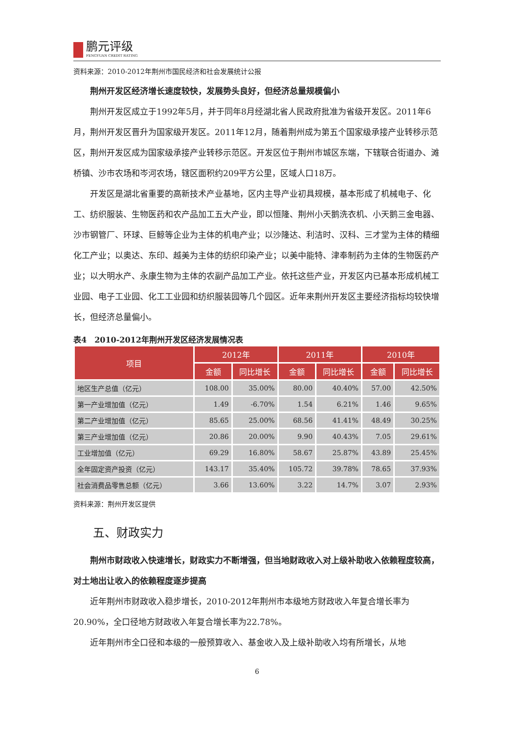鹏元评级
FENGYUAN CREDIT RATING
资料来源：2010-2012年荆州市国民经济和社会发展统计公报
荆州开发区经济增长速度较快，发展势头良好，但经济总量规模偏小
荆州开发区成立于1992年5月，并于同年8月经湖北省人民政府批准为省级开发区。2011年6月，荆州开发区晋升为国家级开发区。2011年12月，随着荆州成为第五个国家级承接产业转移示范区，荆州开发区成为国家级承接产业转移示范区。开发区位于荆州市城区东端，下辖联合街道办、滩桥镇、沙市农场和岑河农场，辖区面积约209平方公里，区域人口18万。
开发区是湖北省重要的高新技术产业基地，区内主导产业初具规模，基本形成了机械电子、化工、纺织服装、生物医药和农产品加工五大产业，即以恒隆、荆州小天鹅洗衣机、小天鹅三金电器、沙市钢管厂、环球、巨鲸等企业为主体的机电产业；以沙隆达、利洁时、汉科、三才堂为主体的精细化工产业；以奥达、东印、越美为主体的纺织印染产业；以美中能特、津奉制药为主体的生物医药产业；以大明水产、永康生物为主体的农副产品加工产业。依托这些产业，开发区内已基本形成机械工业园、电子工业园、化工工业园和纺织服装园等几个园区。近年来荆州开发区主要经济指标均较快增长，但经济总量偏小。
表4　2010-2012年荆州开发区经济发展情况表
| 项目 | 2012年 | | 2011年 | | 2010年 | |
| --- | --- | --- | --- | --- | --- | --- |
| | 金额 | 同比增长 | 金额 | 同比增长 | 金额 | 同比增长 |
| 地区生产总值（亿元） | 108.00 | 35.00% | 80.00 | 40.40% | 57.00 | 42.50% |
| 第一产业增加值（亿元） | 1.49 | -6.70% | 1.54 | 6.21% | 1.46 | 9.65% |
| 第二产业增加值（亿元） | 85.65 | 25.00% | 68.56 | 41.41% | 48.49 | 30.25% |
| 第三产业增加值（亿元） | 20.86 | 20.00% | 9.90 | 40.43% | 7.05 | 29.61% |
| 工业增加值（亿元） | 69.29 | 16.80% | 58.67 | 25.87% | 43.89 | 25.45% |
| 全年固定资产投资（亿元） | 143.17 | 35.40% | 105.72 | 39.78% | 78.65 | 37.93% |
| 社会消费品零售总额（亿元） | 3.66 | 13.60% | 3.22 | 14.7% | 3.07 | 2.93% |
资料来源：荆州开发区提供
五、财政实力
荆州市财政收入快速增长，财政实力不断增强，但当地财政收入对上级补助收入依赖程度较高，对土地出让收入的依赖程度逐步提高
近年荆州市财政收入稳步增长，2010-2012年荆州市本级地方财政收入年复合增长率为20.90%，全口径地方财政收入年复合增长率为22.78%。
近年荆州市全口径和本级的一般预算收入、基金收入及上级补助收入均有所增长，从地
6